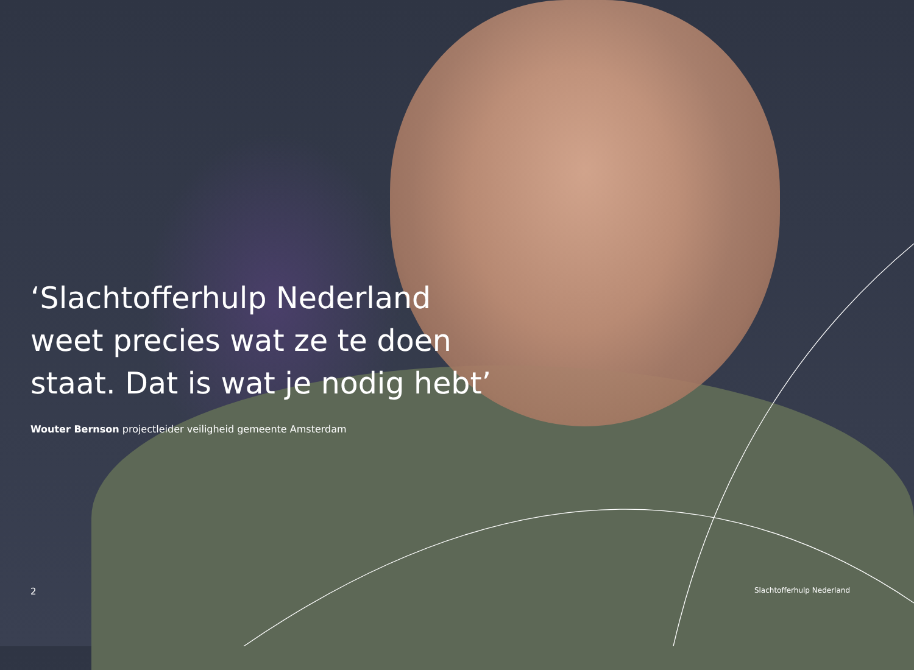‘Slachtofferhulp Nederland weet precies wat ze te doen staat. Dat is wat je nodig hebt’
Wouter Bernson projectleider veiligheid gemeente Amsterdam
2 Slachtofferhulp Nederland